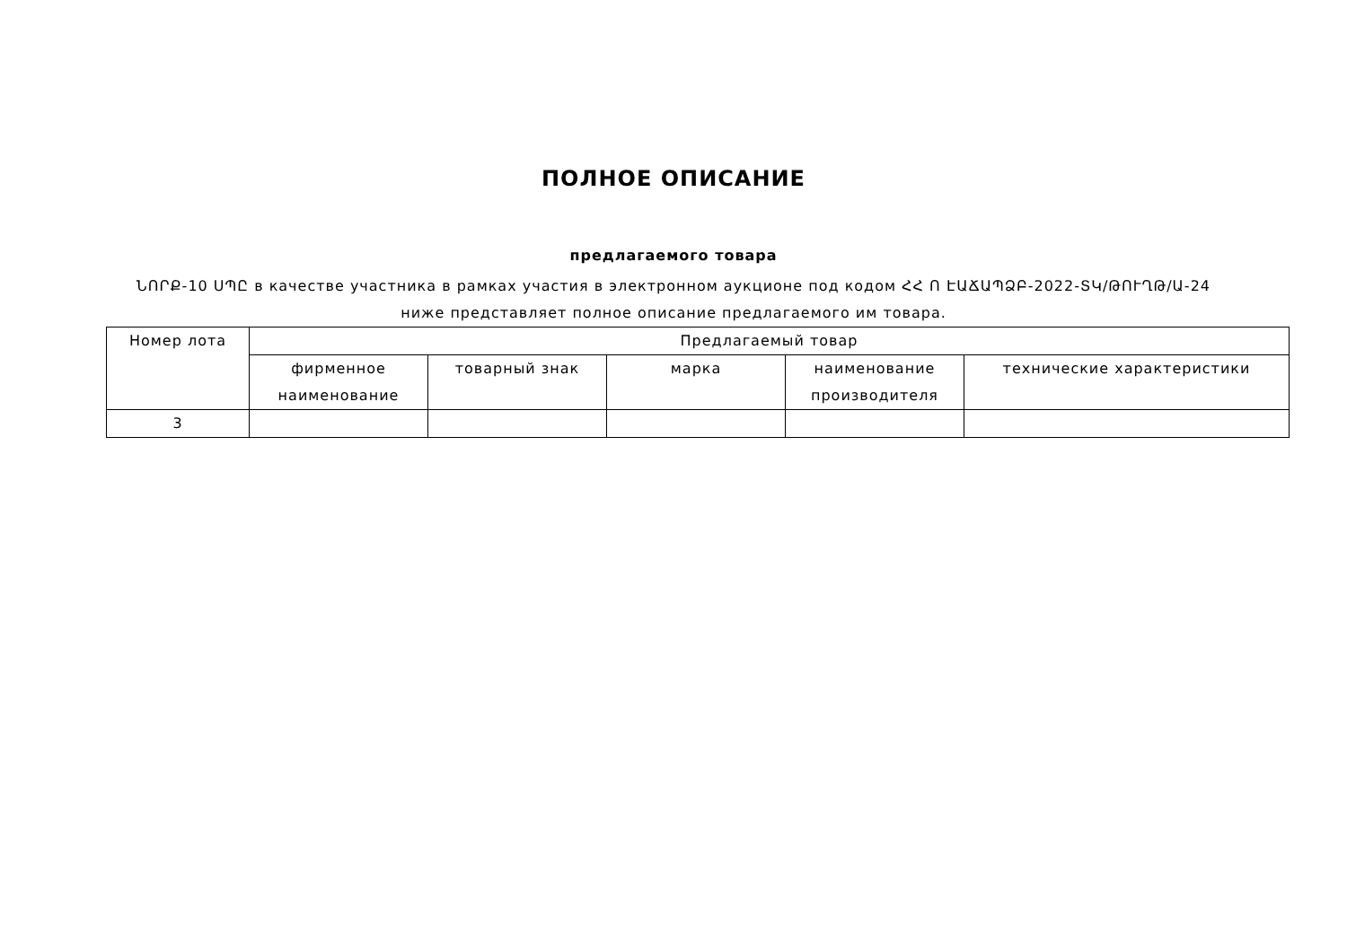ПОЛНОЕ ОПИСАНИЕ
предлагаемого товара
ՆՈՐՔ-10 ՍՊԸ в качестве участника в рамках участия в электронном аукционе под кодом ՀՀ Ո ԷԱՃԱՊՁԲ-2022-ՏԿ/ԹՈՒՂԹ/Ա-24
ниже представляет полное описание предлагаемого им товара.
| Номер лота | Предлагаемый товар | | | | |
| --- | --- | --- | --- | --- | --- |
| | фирменное наименование | товарный знак | марка | наименование производителя | технические характеристики |
| 3 | | | | | |